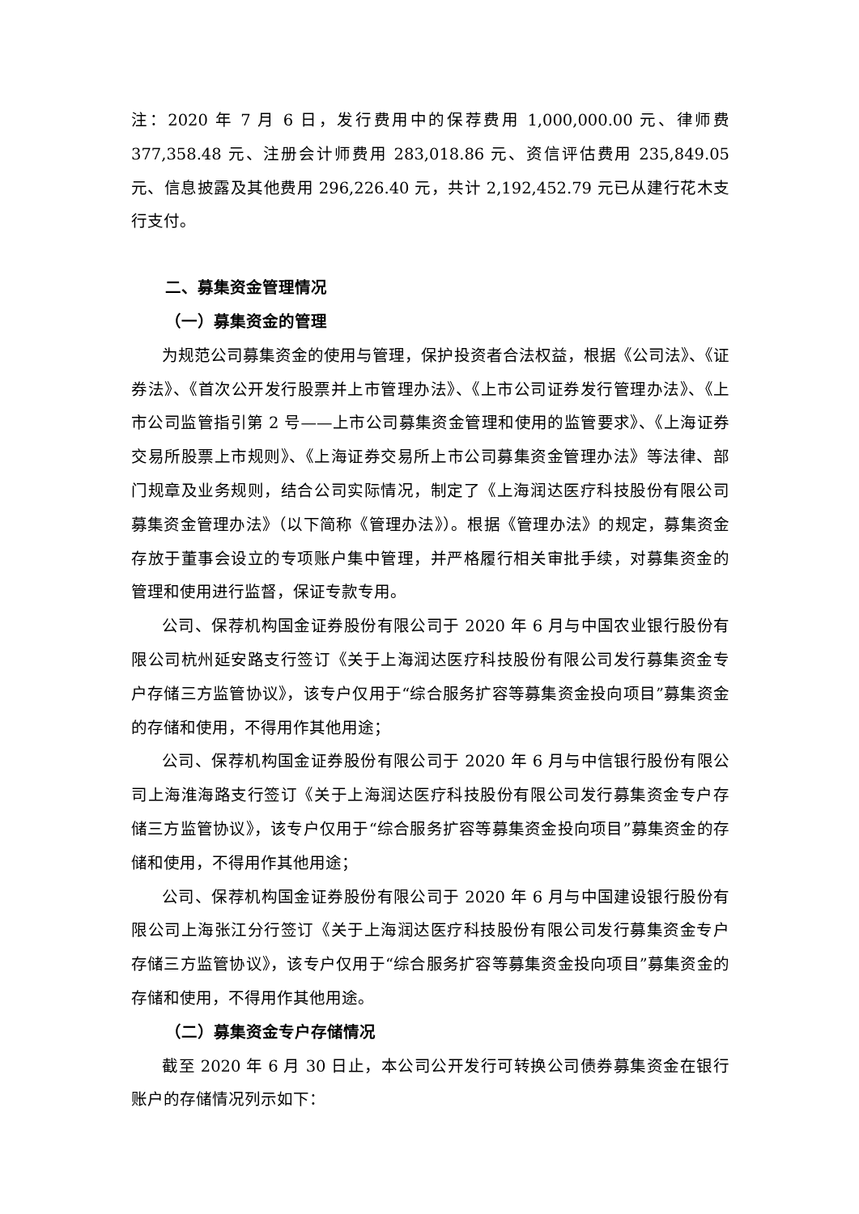注：2020 年 7 月 6 日，发行费用中的保荐费用 1,000,000.00 元、律师费 377,358.48 元、注册会计师费用 283,018.86 元、资信评估费用 235,849.05 元、信息披露及其他费用 296,226.40 元，共计 2,192,452.79 元已从建行花木支行支付。
二、募集资金管理情况
（一）募集资金的管理
为规范公司募集资金的使用与管理，保护投资者合法权益，根据《公司法》、《证券法》、《首次公开发行股票并上市管理办法》、《上市公司证券发行管理办法》、《上市公司监管指引第 2 号——上市公司募集资金管理和使用的监管要求》、《上海证券交易所股票上市规则》、《上海证券交易所上市公司募集资金管理办法》等法律、部门规章及业务规则，结合公司实际情况，制定了《上海润达医疗科技股份有限公司募集资金管理办法》（以下简称《管理办法》）。根据《管理办法》的规定，募集资金存放于董事会设立的专项账户集中管理，并严格履行相关审批手续，对募集资金的管理和使用进行监督，保证专款专用。
公司、保荐机构国金证券股份有限公司于 2020 年 6 月与中国农业银行股份有限公司杭州延安路支行签订《关于上海润达医疗科技股份有限公司发行募集资金专户存储三方监管协议》，该专户仅用于“综合服务扩容等募集资金投向项目”募集资金的存储和使用，不得用作其他用途；
公司、保荐机构国金证券股份有限公司于 2020 年 6 月与中信银行股份有限公司上海淮海路支行签订《关于上海润达医疗科技股份有限公司发行募集资金专户存储三方监管协议》，该专户仅用于“综合服务扩容等募集资金投向项目”募集资金的存储和使用，不得用作其他用途；
公司、保荐机构国金证券股份有限公司于 2020 年 6 月与中国建设银行股份有限公司上海张江分行签订《关于上海润达医疗科技股份有限公司发行募集资金专户存储三方监管协议》，该专户仅用于“综合服务扩容等募集资金投向项目”募集资金的存储和使用，不得用作其他用途。
（二）募集资金专户存储情况
截至 2020 年 6 月 30 日止，本公司公开发行可转换公司债券募集资金在银行账户的存储情况列示如下：